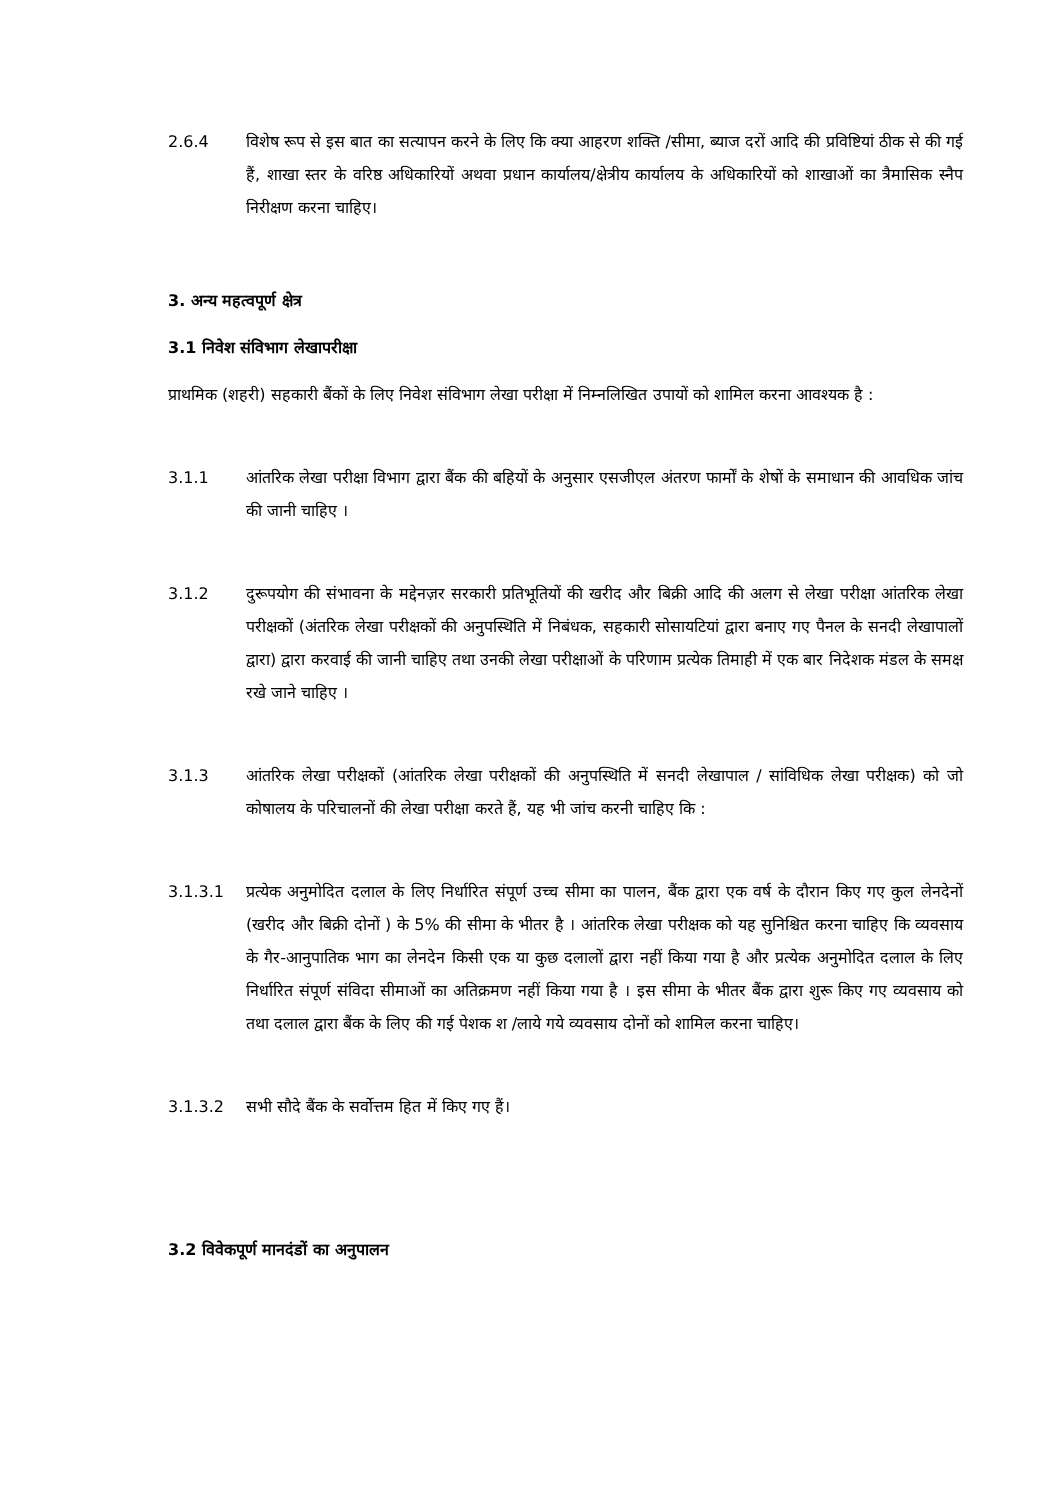2.6.4 विशेष रूप से इस बात का सत्यापन करने के लिए कि क्या आहरण शक्ति /सीमा, ब्याज दरों आदि की प्रविष्टियां ठीक से की गई हैं, शाखा स्तर के वरिष्ठ अधिकारियों अथवा प्रधान कार्यालय/क्षेत्रीय कार्यालय के अधिकारियों को शाखाओं का त्रैमासिक स्नैप निरीक्षण करना चाहिए।
3. अन्य महत्वपूर्ण क्षेत्र
3.1 निवेश संविभाग लेखापरीक्षा
प्राथमिक (शहरी) सहकारी बैंकों के लिए निवेश संविभाग लेखा परीक्षा में निम्नलिखित उपायों को शामिल करना आवश्यक है :
3.1.1 आंतरिक लेखा परीक्षा विभाग द्वारा बैंक की बहियों के अनुसार एसजीएल अंतरण फार्मों के शेषों के समाधान की आवधिक जांच की जानी चाहिए ।
3.1.2 दुरूपयोग की संभावना के मद्देनज़र सरकारी प्रतिभूतियों की खरीद और बिक्री आदि की अलग से लेखा परीक्षा आंतरिक लेखा परीक्षकों (अंतरिक लेखा परीक्षकों की अनुपस्थिति में निबंधक, सहकारी सोसायटियां द्वारा बनाए गए पैनल के सनदी लेखापालों द्वारा) द्वारा करवाई की जानी चाहिए तथा उनकी लेखा परीक्षाओं के परिणाम प्रत्येक तिमाही में एक बार निदेशक मंडल के समक्ष रखे जाने चाहिए ।
3.1.3 आंतरिक लेखा परीक्षकों (आंतरिक लेखा परीक्षकों की अनुपस्थिति में सनदी लेखापाल / सांविधिक लेखा परीक्षक) को जो कोषालय के परिचालनों की लेखा परीक्षा करते हैं, यह भी जांच करनी चाहिए कि :
3.1.3.1 प्रत्येक अनुमोदित दलाल के लिए निर्धारित संपूर्ण उच्च सीमा का पालन, बैंक द्वारा एक वर्ष के दौरान किए गए कुल लेनदेनों (खरीद और बिक्री दोनों ) के 5% की सीमा के भीतर है । आंतरिक लेखा परीक्षक को यह सुनिश्चित करना चाहिए कि व्यवसाय के गैर-आनुपातिक भाग का लेनदेन किसी एक या कुछ दलालों द्वारा नहीं किया गया है और प्रत्येक अनुमोदित दलाल के लिए निर्धारित संपूर्ण संविदा सीमाओं का अतिक्रमण नहीं किया गया है । इस सीमा के भीतर बैंक द्वारा शुरू किए गए व्यवसाय को तथा दलाल द्वारा बैंक के लिए की गई पेशक श /लाये गये व्यवसाय दोनों को शामिल करना चाहिए।
3.1.3.2 सभी सौदे बैंक के सर्वोत्तम हित में किए गए हैं।
3.2 विवेकपूर्ण मानदंडों का अनुपालन